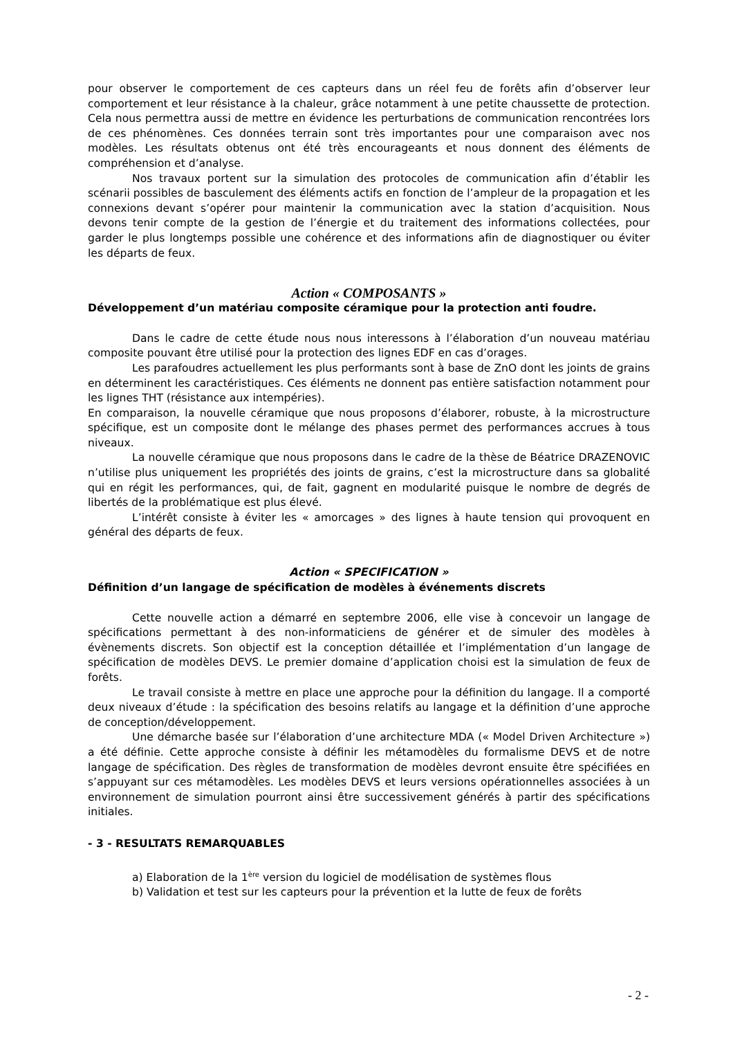pour observer le comportement de ces capteurs dans un réel feu de forêts afin d’observer leur comportement et leur résistance à la chaleur, grâce notamment à une petite chaussette de protection. Cela nous permettra aussi de mettre en évidence les perturbations de communication rencontrées lors de ces phénomènes. Ces données terrain sont très importantes pour une comparaison avec nos modèles. Les résultats obtenus ont été très encourageants et nous donnent des éléments de compréhension et d’analyse.
Nos travaux portent sur la simulation des protocoles de communication afin d’établir les scénarii possibles de basculement des éléments actifs en fonction de l’ampleur de la propagation et les connexions devant s’opérer pour maintenir la communication avec la station d’acquisition. Nous devons tenir compte de la gestion de l’énergie et du traitement des informations collectées, pour garder le plus longtemps possible une cohérence et des informations afin de diagnostiquer ou éviter les départs de feux.
Action « COMPOSANTS »
Développement d’un matériau composite céramique pour la protection anti foudre.
Dans le cadre de cette étude nous nous interessons à l’élaboration d’un nouveau matériau composite pouvant être utilisé pour la protection des lignes EDF en cas d’orages.
Les parafoudres actuellement les plus performants sont à base de ZnO dont les joints de grains en déterminent les caractéristiques. Ces éléments ne donnent pas entière satisfaction notamment pour les lignes THT (résistance aux intempéries).
En comparaison, la nouvelle céramique que nous proposons d’élaborer, robuste, à la microstructure spécifique, est un composite dont le mélange des phases permet des performances accrues à tous niveaux.
La nouvelle céramique que nous proposons dans le cadre de la thèse de Béatrice DRAZENOVIC n’utilise plus uniquement les propriétés des joints de grains, c’est la microstructure dans sa globalité qui en régit les performances, qui, de fait, gagnent en modularité puisque le nombre de degrés de libertés de la problématique est plus élevé.
L’intérêt consiste à éviter les « amorcages » des lignes à haute tension qui provoquent en général des départs de feux.
Action « SPECIFICATION »
Définition d’un langage de spécification de modèles à événements discrets
Cette nouvelle action a démarré en septembre 2006, elle vise à concevoir un langage de spécifications permettant à des non-informaticiens de générer et de simuler des modèles à évènements discrets. Son objectif est la conception détaillée et l’implémentation d’un langage de spécification de modèles DEVS. Le premier domaine d’application choisi est la simulation de feux de forêts.
Le travail consiste à mettre en place une approche pour la définition du langage. Il a comporté deux niveaux d’étude : la spécification des besoins relatifs au langage et la définition d’une approche de conception/développement.
Une démarche basée sur l’élaboration d’une architecture MDA (« Model Driven Architecture ») a été définie. Cette approche consiste à définir les métamodèles du formalisme DEVS et de notre langage de spécification. Des règles de transformation de modèles devront ensuite être spécifiées en s’appuyant sur ces métamodèles. Les modèles DEVS et leurs versions opérationnelles associées à un environnement de simulation pourront ainsi être successivement générés à partir des spécifications initiales.
- 3 - RESULTATS REMARQUABLES
a) Elaboration de la 1<sup>ère</sup> version du logiciel de modélisation de systèmes flous
b) Validation et test sur les capteurs pour la prévention et la lutte de feux de forêts
- 2 -